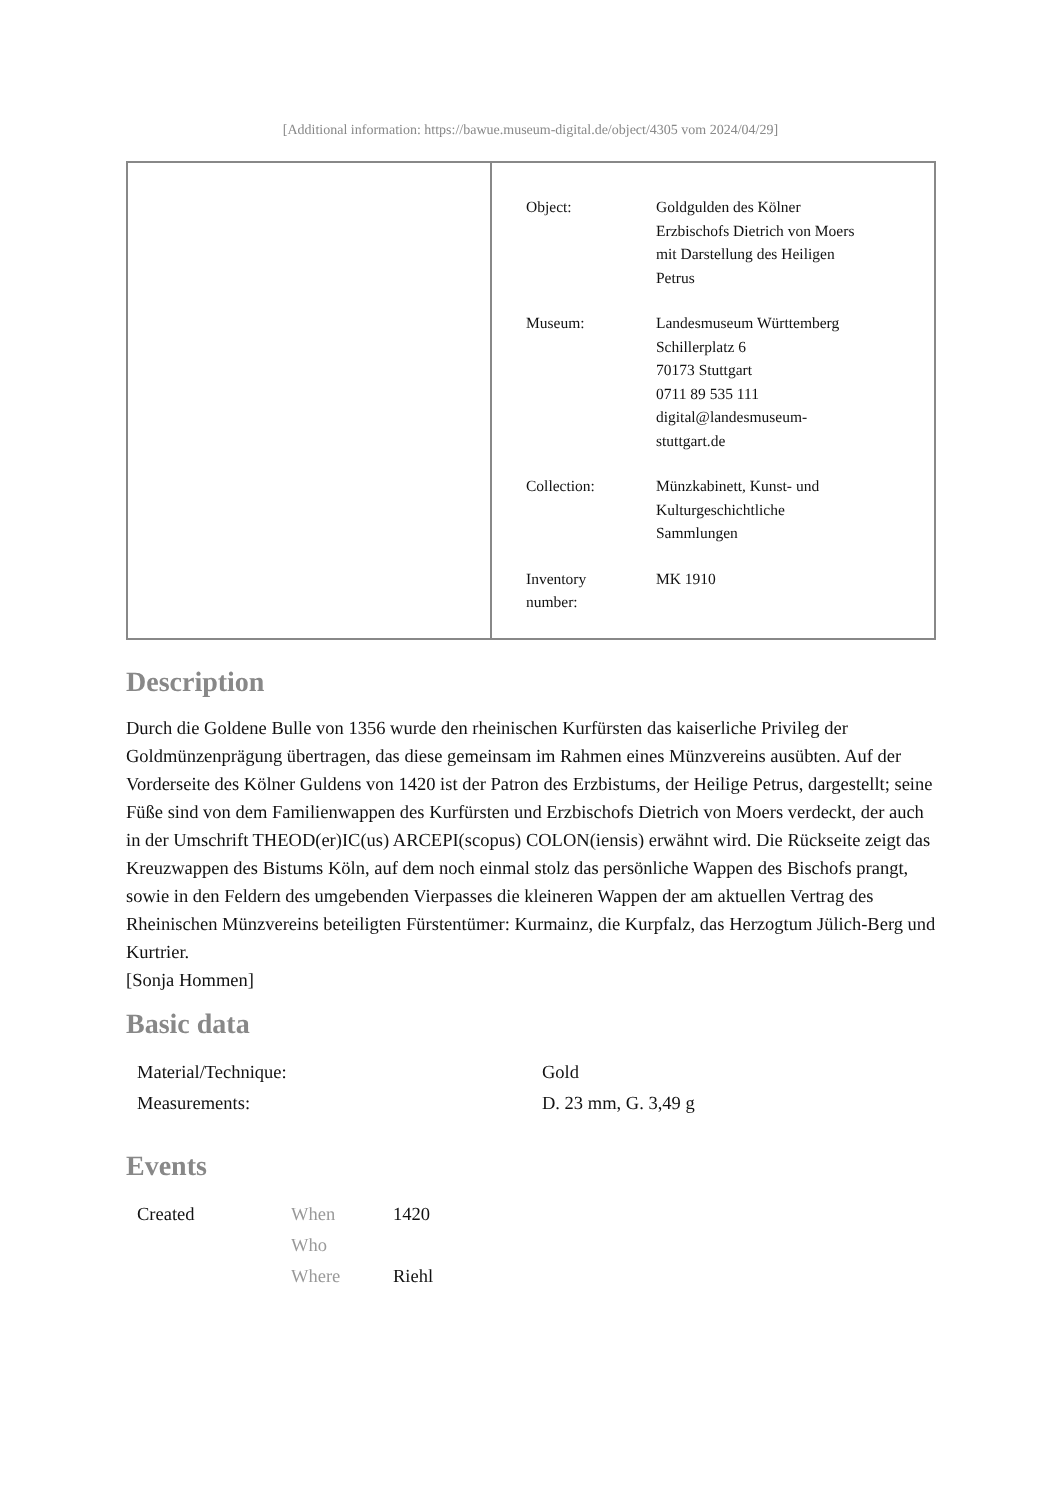[Additional information: https://bawue.museum-digital.de/object/4305 vom 2024/04/29]
| Object: | Goldgulden des Kölner Erzbischofs Dietrich von Moers mit Darstellung des Heiligen Petrus |
| Museum: | Landesmuseum Württemberg Schillerplatz 6 70173 Stuttgart 0711 89 535 111 digital@landesmuseum- stuttgart.de |
| Collection: | Münzkabinett, Kunst- und Kulturgeschichtliche Sammlungen |
| Inventory number: | MK 1910 |
Description
Durch die Goldene Bulle von 1356 wurde den rheinischen Kurfürsten das kaiserliche Privileg der Goldmünzenprägung übertragen, das diese gemeinsam im Rahmen eines Münzvereins ausübten. Auf der Vorderseite des Kölner Guldens von 1420 ist der Patron des Erzbistums, der Heilige Petrus, dargestellt; seine Füße sind von dem Familienwappen des Kurfürsten und Erzbischofs Dietrich von Moers verdeckt, der auch in der Umschrift THEOD(er)IC(us) ARCEPI(scopus) COLON(iensis) erwähnt wird. Die Rückseite zeigt das Kreuzwappen des Bistums Köln, auf dem noch einmal stolz das persönliche Wappen des Bischofs prangt, sowie in den Feldern des umgebenden Vierpasses die kleineren Wappen der am aktuellen Vertrag des Rheinischen Münzvereins beteiligten Fürstentümer: Kurmainz, die Kurpfalz, das Herzogtum Jülich-Berg und Kurtrier.
[Sonja Hommen]
Basic data
| Material/Technique: | Gold |
| Measurements: | D. 23 mm, G. 3,49 g |
Events
| Created | When | 1420 |
| | Who | |
| | Where | Riehl |